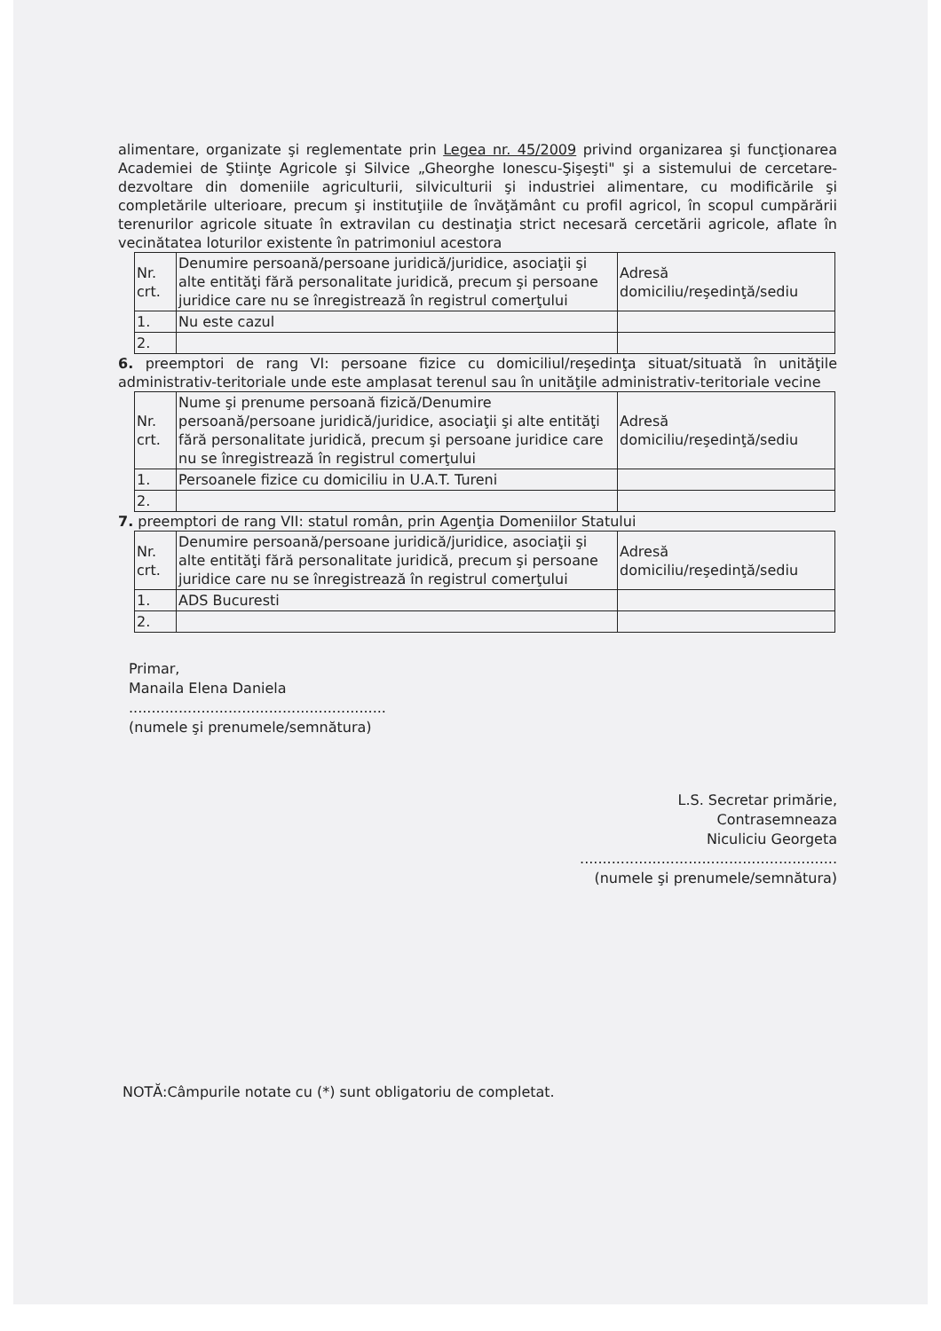alimentare, organizate şi reglementate prin Legea nr. 45/2009 privind organizarea şi funcţionarea Academiei de Ştiinţe Agricole şi Silvice „Gheorghe Ionescu-Şişeşti" şi a sistemului de cercetare-dezvoltare din domeniile agriculturii, silviculturii şi industriei alimentare, cu modificările şi completările ulterioare, precum şi instituţiile de învăţământ cu profil agricol, în scopul cumpărării terenurilor agricole situate în extravilan cu destinaţia strict necesară cercetării agricole, aflate în vecinătatea loturilor existente în patrimoniul acestora
| Nr. crt. | Denumire persoană/persoane juridică/juridice, asociaţii şi alte entităţi fără personalitate juridică, precum şi persoane juridice care nu se înregistrează în registrul comerţului | Adresă domiciliu/reşedinţă/sediu |
| 1. | Nu este cazul | |
| 2. | | |
6. preemptori de rang VI: persoane fizice cu domiciliul/reşedinţa situat/situată în unităţile administrativ-teritoriale unde este amplasat terenul sau în unităţile administrativ-teritoriale vecine
| Nr. crt. | Nume şi prenume persoană fizică/Denumire persoană/persoane juridică/juridice, asociaţii şi alte entităţi fără personalitate juridică, precum şi persoane juridice care nu se înregistrează în registrul comerţului | Adresă domiciliu/reşedinţă/sediu |
| 1. | Persoanele fizice cu domiciliu in U.A.T. Tureni | |
| 2. | | |
7. preemptori de rang VII: statul român, prin Agenţia Domeniilor Statului
| Nr. crt. | Denumire persoană/persoane juridică/juridice, asociaţii şi alte entităţi fără personalitate juridică, precum şi persoane juridice care nu se înregistrează în registrul comerţului | Adresă domiciliu/reşedinţă/sediu |
| 1. | ADS Bucuresti | |
| 2. | | |
Primar,
Manaila Elena Daniela
.........................................................
(numele şi prenumele/semnătura)
L.S. Secretar primărie,
Contrasemneaza
Niculiciu Georgeta
.........................................................
(numele şi prenumele/semnătura)
NOTĂ:Câmpurile notate cu (*) sunt obligatoriu de completat.